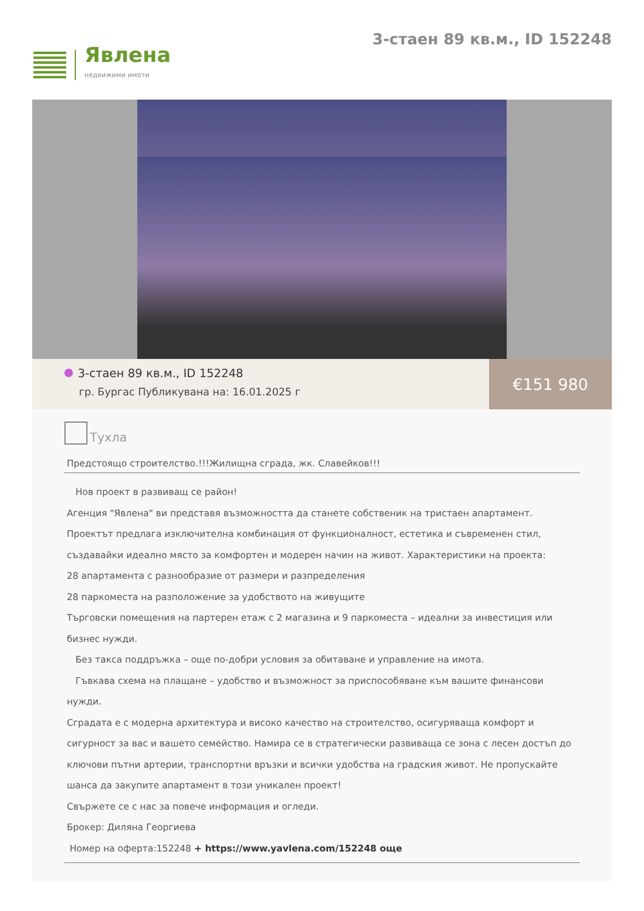Явлена
недвижими имоти
3-стаен 89 кв.м., ID 152248
3-стаен 89 кв.м., ID 152248
гр. Бургас Публикувана на: 16.01.2025 г
€151 980
Тухла
Предстоящо строителство.!!!Жилищна сграда, жк. Славейков!!!
Нов проект в развиващ се район!
Агенция "Явлена" ви представя възможността да станете собственик на тристаен апартамент. Проектът предлага изключителна комбинация от функционалност, естетика и съвременен стил, създавайки идеално място за комфортен и модерен начин на живот. Характеристики на проекта:
28 апартамента с разнообразие от размери и разпределения
28 паркоместа на разположение за удобството на живущите
Търговски помещения на партерен етаж с 2 магазина и 9 паркоместа – идеални за инвестиция или бизнес нужди.
Без такса поддръжка – още по-добри условия за обитаване и управление на имота.
Гъвкава схема на плащане – удобство и възможност за приспособяване към вашите финансови нужди.
Сградата е с модерна архитектура и високо качество на строителство, осигуряваща комфорт и сигурност за вас и вашето семейство. Намира се в стратегически развиваща се зона с лесен достъп до ключови пътни артерии, транспортни връзки и всички удобства на градския живот. Не пропускайте шанса да закупите апартамент в този уникален проект!
Свържете се с нас за повече информация и огледи.
Брокер: Диляна Георгиева
Номер на оферта:152248 + https://www.yavlena.com/152248 още